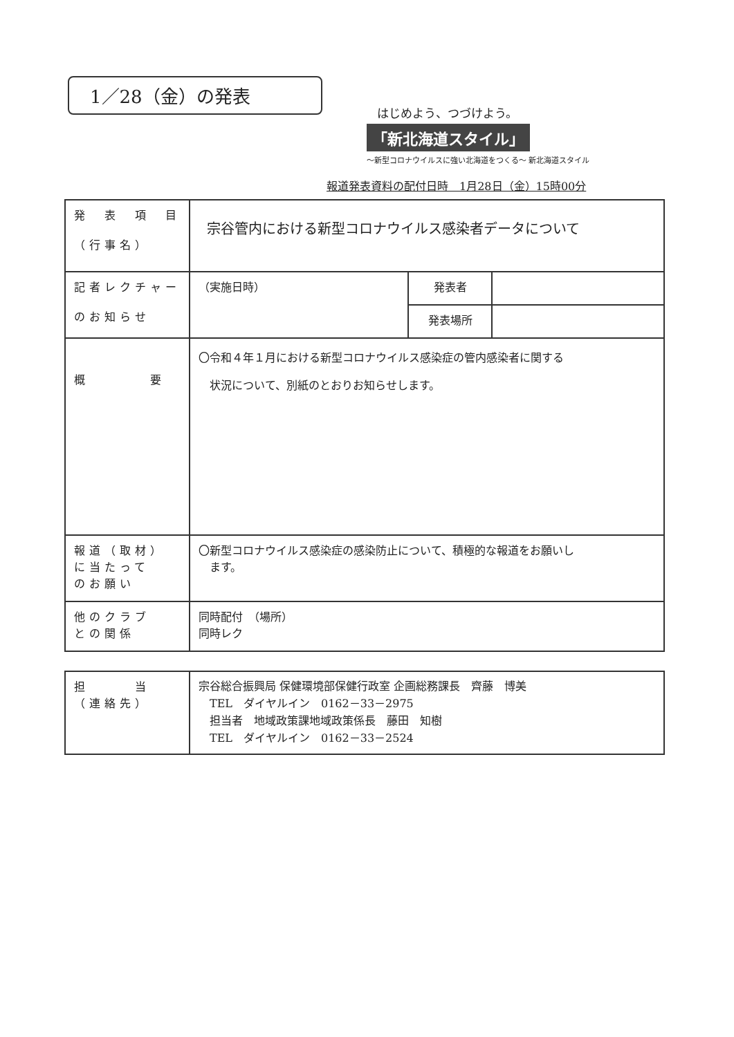1／28（金）の発表
はじめよう、つづけよう。
「新北海道スタイル」
～新型コロナウイルスに強い北海道をつくる～ 新北海道スタイル
報道発表資料の配付日時　1月28日（金）15時00分
| 発 表 項 目 （行事名） | 宗谷管内における新型コロナウイルス感染者データについて | | |
| 記者レクチャー のお知らせ | （実施日時） | 発表者 | |
| | | 発表場所 | |
| 概 要 | 〇令和４年１月における新型コロナウイルス感染症の管内感染者に関する 状況について、別紙のとおりお知らせします。 | | |
| 報道（取材） に当たって のお願い | 〇新型コロナウイルス感染症の感染防止について、積極的な報道をお願いし ます。 | | |
| 他のクラブ との関係 | 同時配付 （場所） 同時レク | | |
| 担 当 （連絡先） | 宗谷総合振興局 保健環境部保健行政室 企画総務課長 齊藤 博美 TEL ダイヤルイン 0162－33－2975 担当者 地域政策課地域政策係長 藤田 知樹 TEL ダイヤルイン 0162－33－2524 |